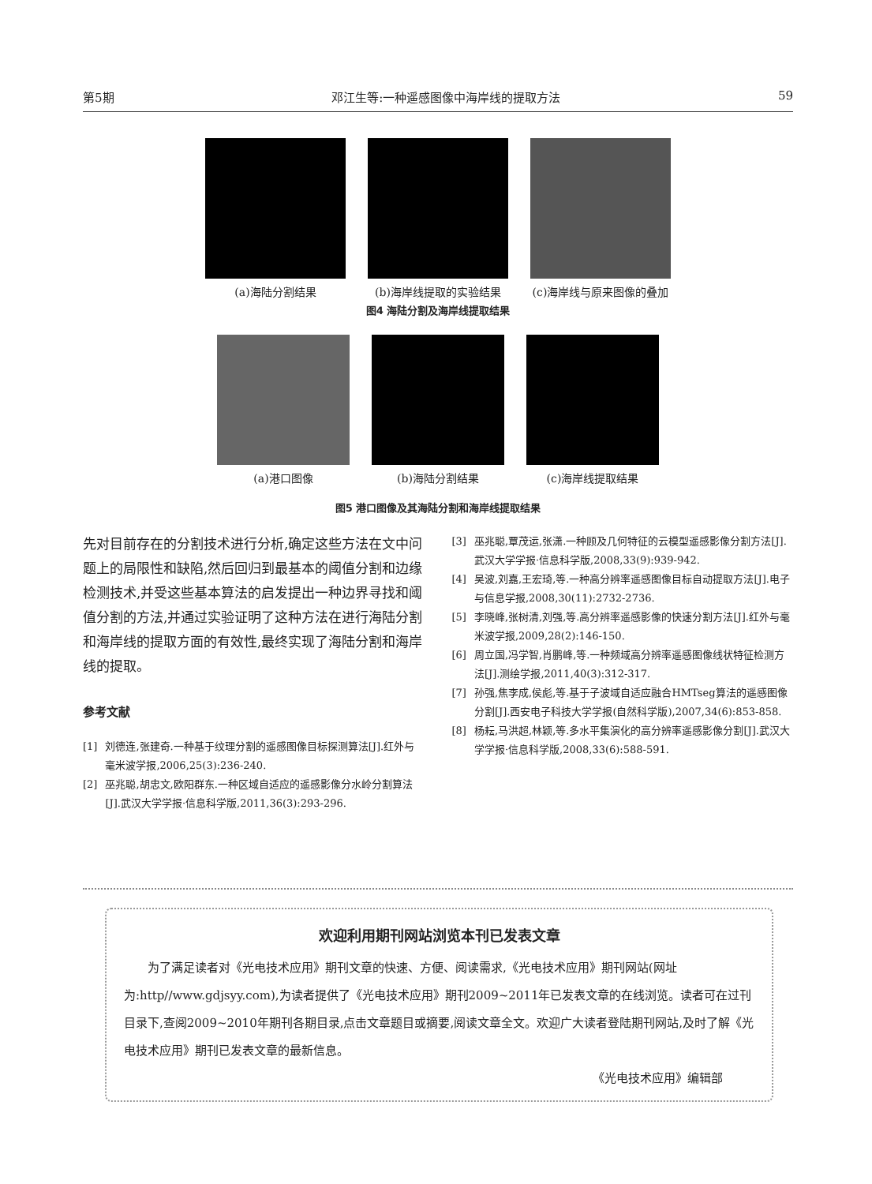第5期 邓江生等:一种遥感图像中海岸线的提取方法 59
(a)海陆分割结果 (b)海岸线提取的实验结果 (c)海岸线与原来图像的叠加
图4 海陆分割及海岸线提取结果
(a)港口图像 (b)海陆分割结果 (c)海岸线提取结果
图5 港口图像及其海陆分割和海岸线提取结果
先对目前存在的分割技术进行分析,确定这些方法在文中问题上的局限性和缺陷,然后回归到最基本的阈值分割和边缘检测技术,并受这些基本算法的启发提出一种边界寻找和阈值分割的方法,并通过实验证明了这种方法在进行海陆分割和海岸线的提取方面的有效性,最终实现了海陆分割和海岸线的提取。
参考文献
[1] 刘德连,张建奇.一种基于纹理分割的遥感图像目标探测算法[J].红外与毫米波学报,2006,25(3):236-240.
[2] 巫兆聪,胡忠文,欧阳群东.一种区域自适应的遥感影像分水岭分割算法[J].武汉大学学报·信息科学版,2011,36(3):293-296.
[3] 巫兆聪,覃茂运,张潇.一种顾及几何特征的云模型遥感影像分割方法[J].武汉大学学报·信息科学版,2008,33(9):939-942.
[4] 吴波,刘嘉,王宏琦,等.一种高分辨率遥感图像目标自动提取方法[J].电子与信息学报,2008,30(11):2732-2736.
[5] 李晓峰,张树清,刘强,等.高分辨率遥感影像的快速分割方法[J].红外与毫米波学报,2009,28(2):146-150.
[6] 周立国,冯学智,肖鹏峰,等.一种频域高分辨率遥感图像线状特征检测方法[J].测绘学报,2011,40(3):312-317.
[7] 孙强,焦李成,侯彪,等.基于子波域自适应融合HMTseg算法的遥感图像分割[J].西安电子科技大学学报(自然科学版),2007,34(6):853-858.
[8] 杨耘,马洪超,林颖,等.多水平集演化的高分辨率遥感影像分割[J].武汉大学学报·信息科学版,2008,33(6):588-591.
欢迎利用期刊网站浏览本刊已发表文章
为了满足读者对《光电技术应用》期刊文章的快速、方便、阅读需求,《光电技术应用》期刊网站(网址为:http//www.gdjsyy.com),为读者提供了《光电技术应用》期刊2009~2011年已发表文章的在线浏览。读者可在过刊目录下,查阅2009~2010年期刊各期目录,点击文章题目或摘要,阅读文章全文。欢迎广大读者登陆期刊网站,及时了解《光电技术应用》期刊已发表文章的最新信息。
《光电技术应用》编辑部